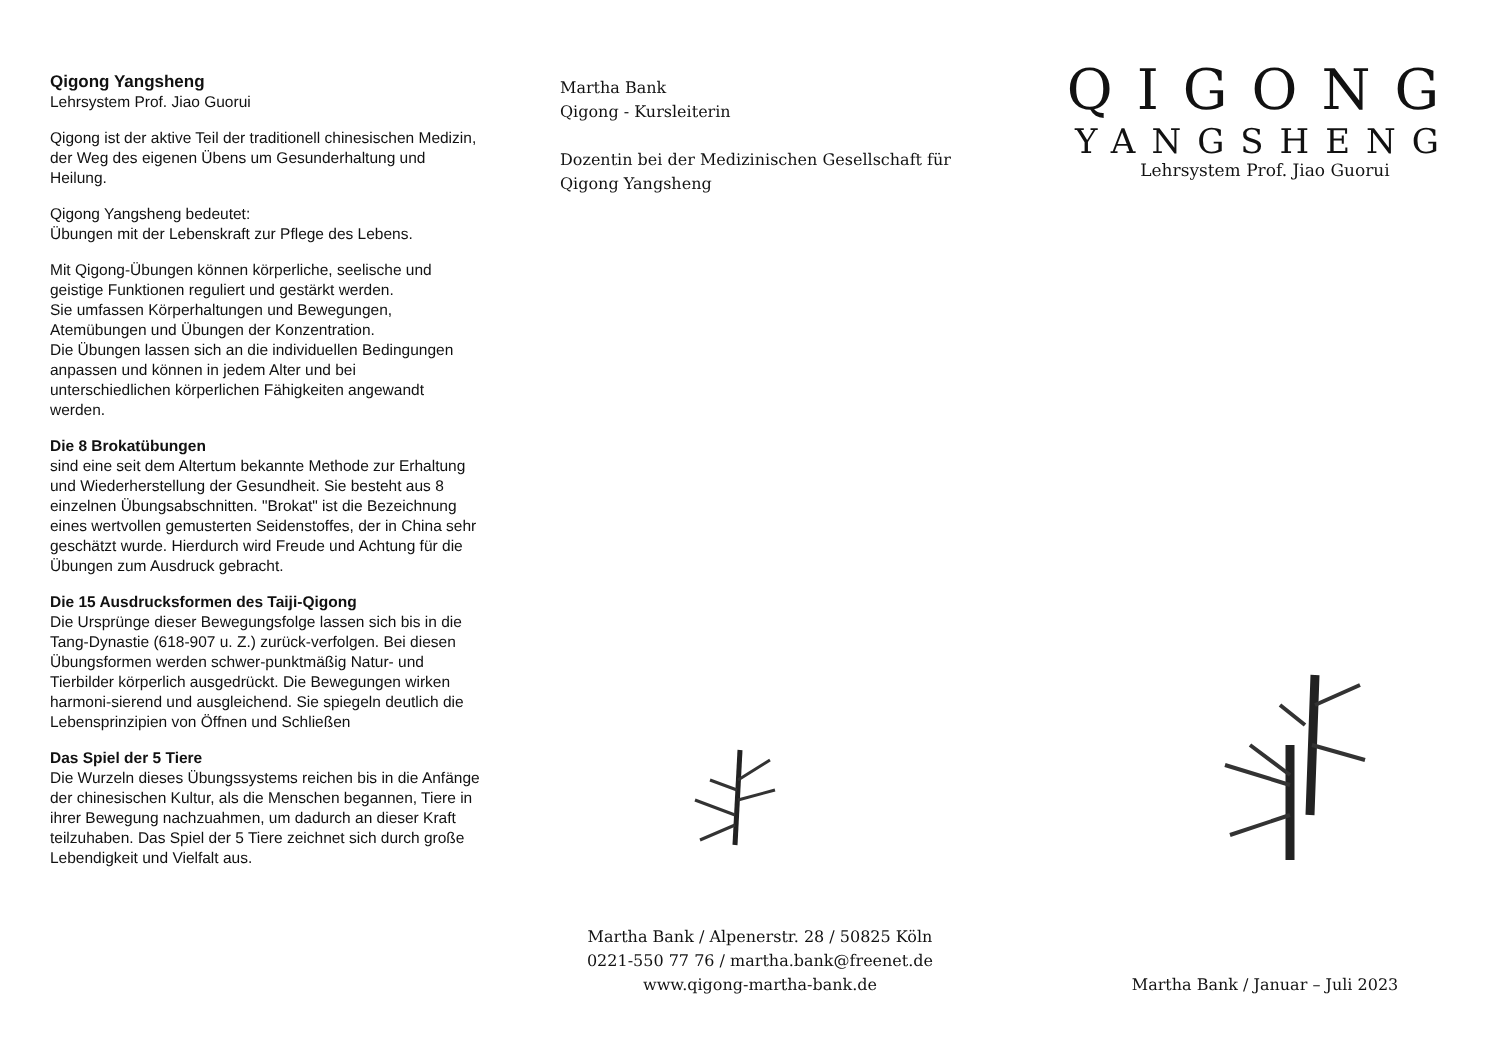Qigong Yangsheng
Lehrsystem Prof. Jiao Guorui
Qigong ist der aktive Teil der traditionell chinesischen Medizin, der Weg des eigenen Übens um Gesunderhaltung und Heilung.
Qigong Yangsheng bedeutet:
Übungen mit der Lebenskraft zur Pflege des Lebens.
Mit Qigong-Übungen können körperliche, seelische und geistige Funktionen reguliert und gestärkt werden.
Sie umfassen Körperhaltungen und Bewegungen, Atemübungen und Übungen der Konzentration.
Die Übungen lassen sich an die individuellen Bedingungen anpassen und können in jedem Alter und bei unterschiedlichen körperlichen Fähigkeiten angewandt werden.
Die 8 Brokatübungen
sind eine seit dem Altertum bekannte Methode zur Erhaltung und Wiederherstellung der Gesundheit. Sie besteht aus 8 einzelnen Übungsabschnitten. "Brokat" ist die Bezeichnung eines wertvollen gemusterten Seidenstoffes, der in China sehr geschätzt wurde. Hierdurch wird Freude und Achtung für die Übungen zum Ausdruck gebracht.
Die 15 Ausdrucksformen des Taiji-Qigong
Die Ursprünge dieser Bewegungsfolge lassen sich bis in die Tang-Dynastie (618-907 u. Z.) zurück-verfolgen. Bei diesen Übungsformen werden schwer-punktmäßig Natur- und Tierbilder körperlich ausgedrückt. Die Bewegungen wirken harmoni-sierend und ausgleichend. Sie spiegeln deutlich die Lebensprinzipien von Öffnen und Schließen
Das Spiel der 5 Tiere
Die Wurzeln dieses Übungssystems reichen bis in die Anfänge der chinesischen Kultur, als die Menschen begannen, Tiere in ihrer Bewegung nachzuahmen, um dadurch an dieser Kraft teilzuhaben. Das Spiel der 5 Tiere zeichnet sich durch große Lebendigkeit und Vielfalt aus.
Martha Bank
Qigong - Kursleiterin
Dozentin bei der Medizinischen Gesellschaft für Qigong Yangsheng
Martha Bank / Alpenerstr. 28 / 50825 Köln
0221-550 77 76 / martha.bank@freenet.de
www.qigong-martha-bank.de
QIGONG
YANGSHENG
Lehrsystem Prof. Jiao Guorui
Martha Bank / Januar – Juli 2023